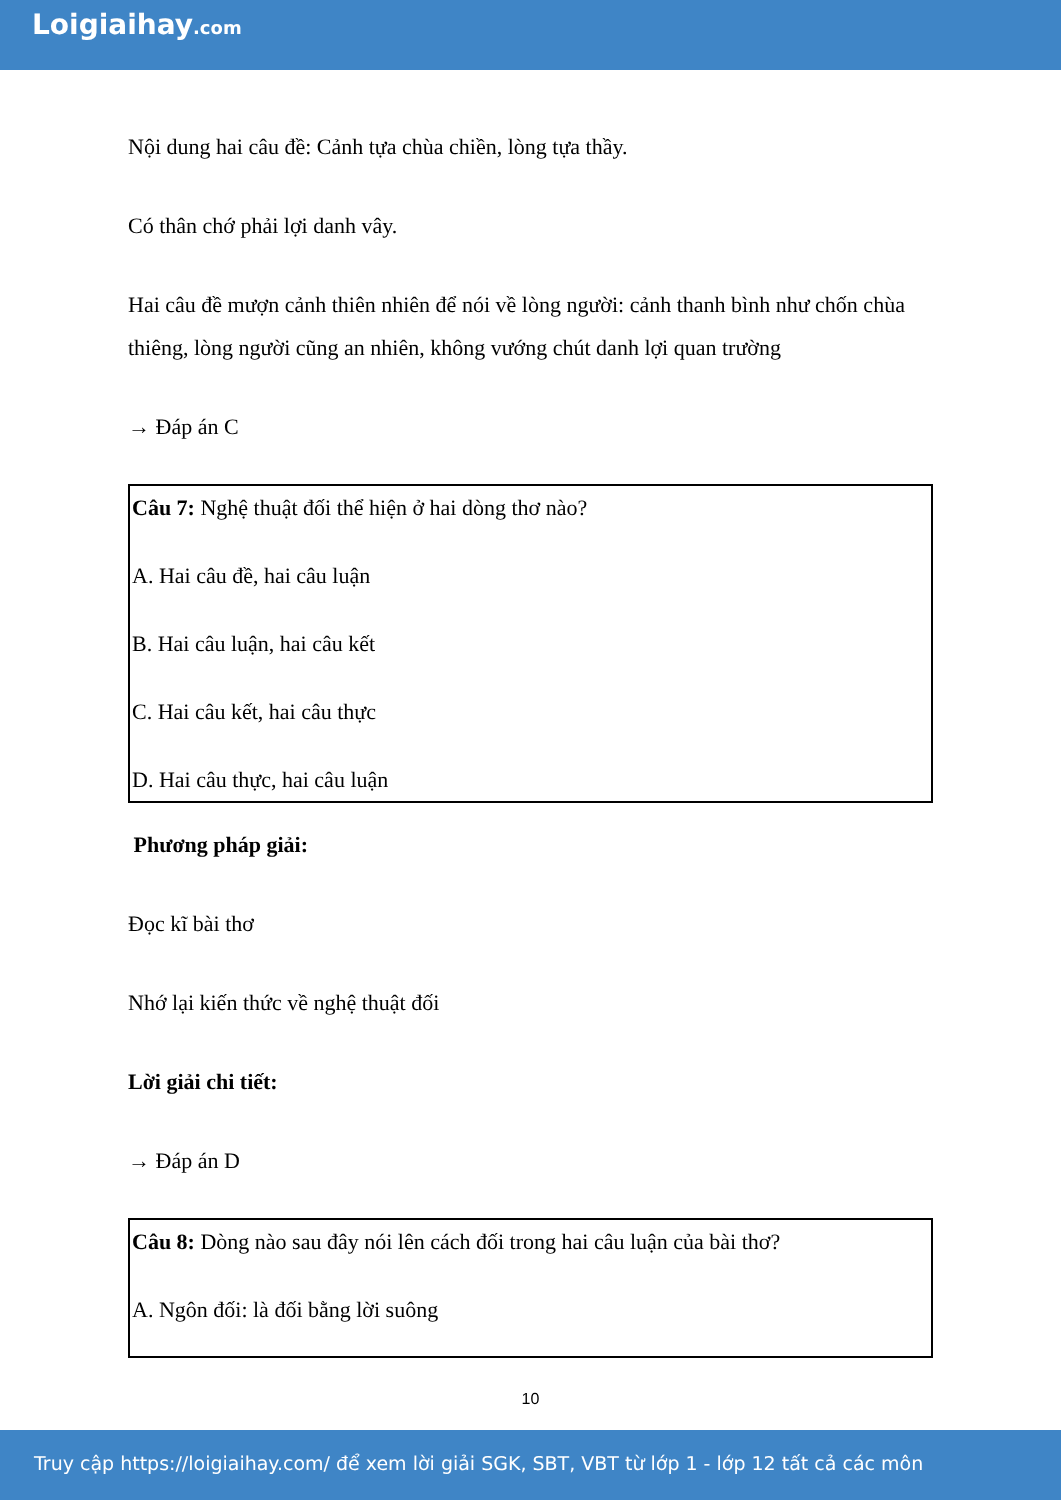Loigiaihay.com
Nội dung hai câu đề: Cảnh tựa chùa chiền, lòng tựa thầy.
Có thân chớ phải lợi danh vây.
Hai câu đề mượn cảnh thiên nhiên để nói về lòng người: cảnh thanh bình như chốn chùa thiêng, lòng người cũng an nhiên, không vướng chút danh lợi quan trường
→ Đáp án C
Câu 7: Nghệ thuật đối thể hiện ở hai dòng thơ nào?
A. Hai câu đề, hai câu luận
B. Hai câu luận, hai câu kết
C. Hai câu kết, hai câu thực
D. Hai câu thực, hai câu luận
Phương pháp giải:
Đọc kĩ bài thơ
Nhớ lại kiến thức về nghệ thuật đối
Lời giải chi tiết:
→ Đáp án D
Câu 8: Dòng nào sau đây nói lên cách đối trong hai câu luận của bài thơ?
A. Ngôn đối: là đối bằng lời suông
10
Truy cập https://loigiaihay.com/ để xem lời giải SGK, SBT, VBT từ lớp 1 - lớp 12 tất cả các môn